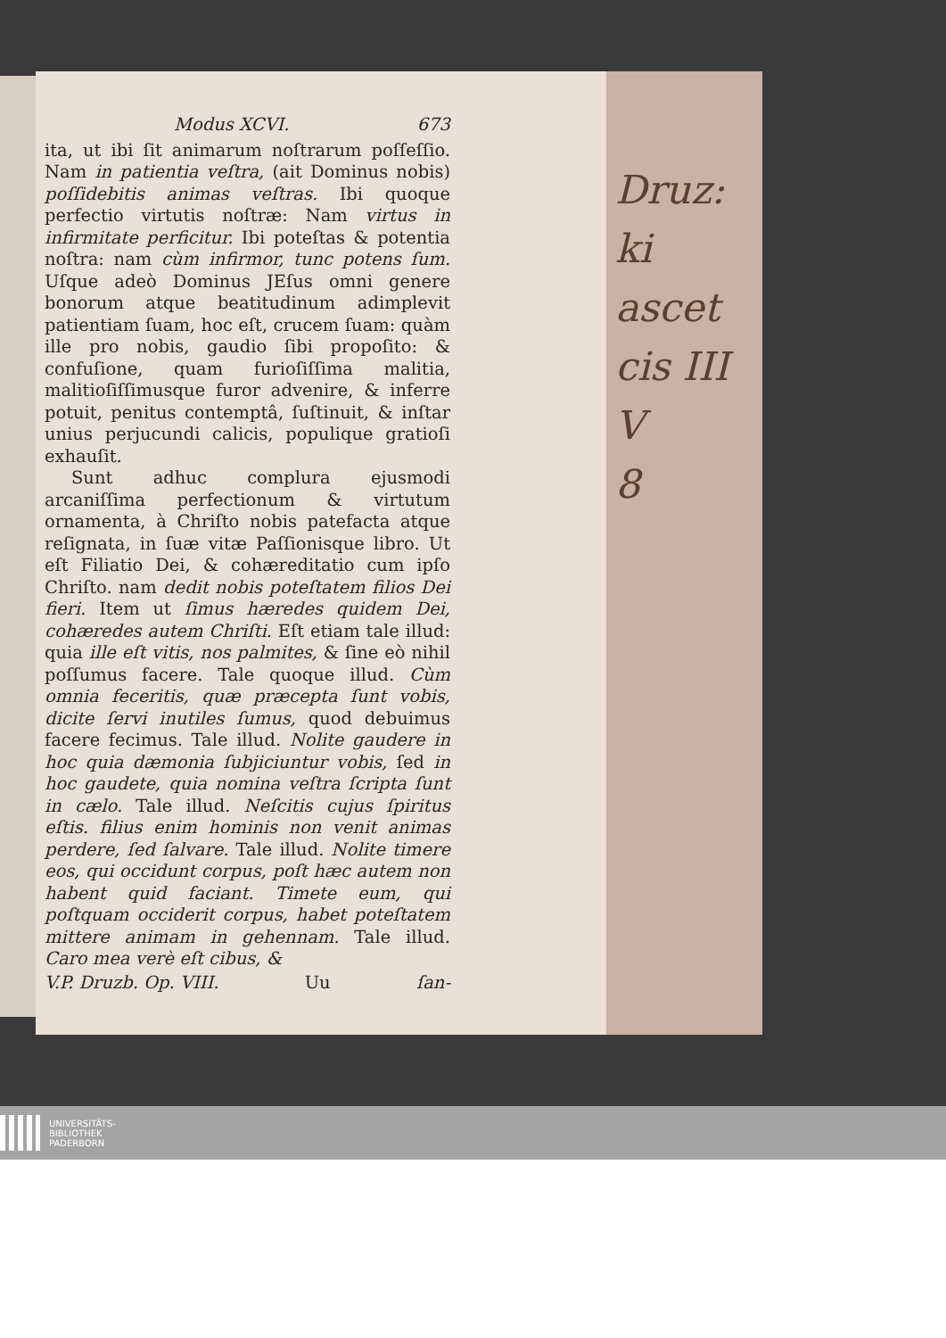Modus XCVI. 673
ita, ut ibi ſit animarum noſtrarum poſſeſſio. Nam in patientia veſtra, (ait Dominus nobis) poſſidebitis animas veſtras. Ibi quoque perfectio virtutis noſtræ: Nam virtus in infirmitate perficitur. Ibi poteſtas & potentia noſtra: nam cùm infirmor, tunc potens ſum. Uſque adeò Dominus JEſus omni genere bonorum atque beatitudinum adimplevit patientiam ſuam, hoc eſt, crucem ſuam: quàm ille pro nobis, gaudio ſibi propoſito: & confuſione, quam furioſiſſima malitia, malitioſiſſimusque furor advenire, & inferre potuit, penitus contemptâ, ſuſtinuit, & inſtar unius perjucundi calicis, populique gratioſi exhauſit.
Sunt adhuc complura ejusmodi arcaniſſima perfectionum & virtutum ornamenta, à Chriſto nobis patefacta atque reſignata, in ſuæ vitæ Paſſionisque libro. Ut eſt Filiatio Dei, & cohæreditatio cum ipſo Chriſto. nam dedit nobis poteſtatem filios Dei fieri. Item ut ſimus hæredes quidem Dei, cohæredes autem Chriſti. Eſt etiam tale illud: quia ille eſt vitis, nos palmites, & ſine eò nihil poſſumus facere. Tale quoque illud. Cùm omnia feceritis, quæ præcepta ſunt vobis, dicite ſervi inutiles ſumus, quod debuimus facere fecimus. Tale illud. Nolite gaudere in hoc quia dæmonia ſubjiciuntur vobis, ſed in hoc gaudete, quia nomina veſtra ſcripta ſunt in cælo. Tale illud. Neſcitis cujus ſpiritus eſtis. filius enim hominis non venit animas perdere, ſed ſalvare. Tale illud. Nolite timere eos, qui occidunt corpus, poſt hæc autem non habent quid faciant. Timete eum, qui poſtquam occiderit corpus, habet poteſtatem mittere animam in gehennam. Tale illud. Caro mea verè eſt cibus, &
V.P. Druzb. Op. VIII. Uu ſan-
Druz:
ki
ascet
cis III
V
8
UNIVERSITÄTS-
BIBLIOTHEK
PADERBORN